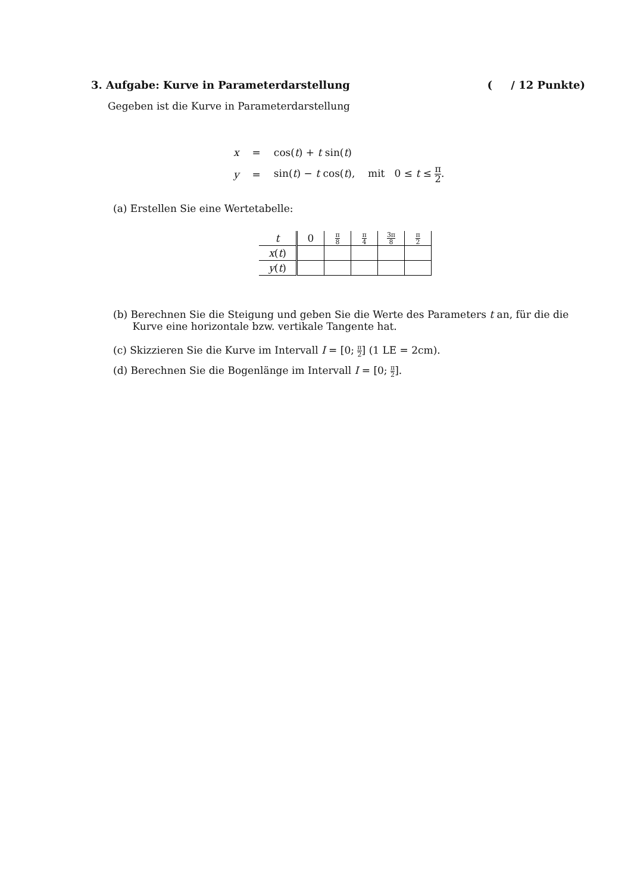3. Aufgabe: Kurve in Parameterdarstellung ( / 12 Punkte)
Gegeben ist die Kurve in Parameterdarstellung
| x | = | cos( t ) + t sin( t ) |
| y | = | sin( t ) − t cos( t ), mit 0 ≤ t ≤ π 2 . |
(a) Erstellen Sie eine Wertetabelle:
| t | 0 | π 8 | π 4 | 3π 8 | π 2 |
| --- | --- | --- | --- | --- | --- |
| x ( t ) | | | | | |
| y ( t ) | | | | | |
(b) Berechnen Sie die Steigung und geben Sie die Werte des Parameters t an, für die die
Kurve eine horizontale bzw. vertikale Tangente hat.
(c) Skizzieren Sie die Kurve im Intervall I = [0; π 2] (1 LE = 2cm).
(d) Berechnen Sie die Bogenlänge im Intervall I = [0; π 2].